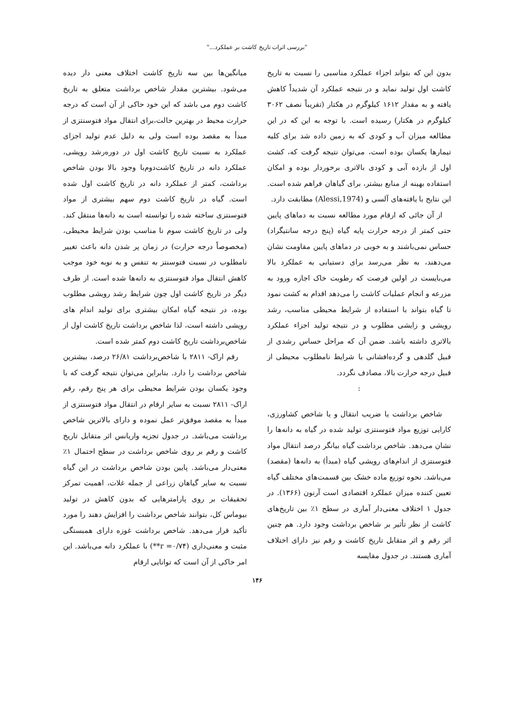"بررسی اثرات تاریخ کاشت بر عملکرد..."
بدون این که بتواند اجزاء عملکرد مناسبی را نسبت به تاریخ کاشت اول تولید نماید و در نتیجه عملکرد آن شدیداً کاهش یافته و به مقدار ۱۶۱۲ کیلوگرم در هکتار (تقریباً نصف ۳۰۶۲ کیلوگرم در هکتار) رسیده است. با توجه به این که در این مطالعه میزان آب و کودی که به زمین داده شد برای کلیه تیمارها یکسان بوده است، می‌توان نتیجه گرفت که، کشت اول از بازده آبی و کودی بالاتری برخوردار بوده و امکان استفاده بهینه از منابع بیشتر، برای گیاهان فراهم شده است. این نتایج با یافته‌های آلسی و (Alessi,1974) مطابقت دارد.
از آن جائی که ارقام مورد مطالعه نسبت به دماهای پایین حتی کمتر از درجه حرارت پایه گیاه (پنج درجه سانتیگراد) حساس نمی‌باشند و به خوبی در دماهای پایین مقاومت نشان می‌دهند، به نظر می‌رسد برای دستیابی به عملکرد بالا می‌بایست در اولین فرصت که رطوبت خاک اجازه ورود به مزرعه و انجام عملیات کاشت را می‌دهد اقدام به کشت نمود تا گیاه بتواند با استفاده از شرایط محیطی مناسب، رشد رویشی و زایشی مطلوب و در نتیجه تولید اجزاء عملکرد بالاتری داشته باشد. ضمن آن که مراحل حساس رشدی از قبیل گلدهی و گرده‌افشانی با شرایط نامطلوب محیطی از قبیل درجه حرارت بالا، مصادف نگردد.
:
شاخص برداشت یا ضریب انتقال و یا شاخص کشاورزی، کارایی توزیع مواد فتوسنتزی تولید شده در گیاه به دانه‌ها را نشان می‌دهد. شاخص برداشت گیاه بیانگر درصد انتقال مواد فتوسنتزی از اندام‌های رویشی گیاه (مبدأ) به دانه‌ها (مقصد) می‌باشد. نحوه توزیع ماده خشک بین قسمت‌های مختلف گیاه تعیین کننده میزان عملکرد اقتصادی است آرنون (۱۳۶۶). در جدول ۱ اختلاف معنی‌دار آماری در سطح ۱٪ بین تاریخ‌های کاشت از نظر تأثیر بر شاخص برداشت وجود دارد. هم چنین اثر رقم و اثر متقابل تاریخ کاشت و رقم نیز دارای اختلاف آماری هستند. در جدول مقایسه
میانگین‌ها بین سه تاریخ کاشت اختلاف معنی دار دیده می‌شود. بیشترین مقدار شاخص برداشت متعلق به تاریخ کاشت دوم می باشد که این خود حاکی از آن است که درجه حرارت محیط در بهترین حالت،برای انتقال مواد فتوسنتزی از مبدأ به مقصد بوده است ولی به دلیل عدم تولید اجزای عملکرد به نسبت تاریخ کاشت اول در دوره‌رشد رویشی، عملکرد دانه در تاریخ کاشت‌دوم‌با وجود بالا بودن شاخص برداشت، کمتر از عملکرد دانه در تاریخ کاشت اول شده است. گیاه در تاریخ کاشت دوم سهم بیشتری از مواد فتوسنتزی ساخته شده را توانسته است به دانه‌ها منتقل کند. ولی در تاریخ کاشت سوم نا مناسب بودن شرایط محیطی، (مخصوصاً درجه حرارت) در زمان پر شدن دانه باعث تغییر نامطلوب در نسبت فتوسنتز به تنفس و به نوبه خود موجب کاهش انتقال مواد فتوسنتزی به دانه‌ها شده است. از طرف دیگر در تاریخ کاشت اول چون شرایط رشد رویشی مطلوب بوده، در نتیجه گیاه امکان بیشتری برای تولید اندام های رویشی داشته است، لذا شاخص برداشت تاریخ کاشت اول از شاخص‌برداشت تاریخ کاشت دوم کمتر شده است.
رقم اراک- ۲۸۱۱ با شاخص‌برداشت ۲۶/۸۱ درصد، بیشترین شاخص برداشت را دارد. بنابراین می‌توان نتیجه گرفت که با وجود یکسان بودن شرایط محیطی برای هر پنج رقم، رقم اراک- ۲۸۱۱ نسبت به سایر ارقام در انتقال مواد فتوسنتزی از مبدأ به مقصد موفق‌تر عمل نموده و دارای بالاترین شاخص برداشت می‌باشد. در جدول تجزیه واریانس اثر متقابل تاریخ کاشت و رقم بر روی شاخص برداشت در سطح احتمال ۱٪ معنی‌دار می‌باشد. پایین بودن شاخص برداشت در این گیاه نسبت به سایر گیاهان زراعی از جمله غلات، اهمیت تمرکز تحقیقات بر روی پارامترهایی که بدون کاهش در تولید بیوماس کل، بتوانند شاخص برداشت را افزایش دهند را مورد تأکید قرار می‌دهد. شاخص برداشت غوزه دارای همبستگی مثبت و معنی‌داری (r =۰/۷۴**) با عملکرد دانه می‌باشد. این امر حاکی از آن است که توانایی ارقام
۱۴۶